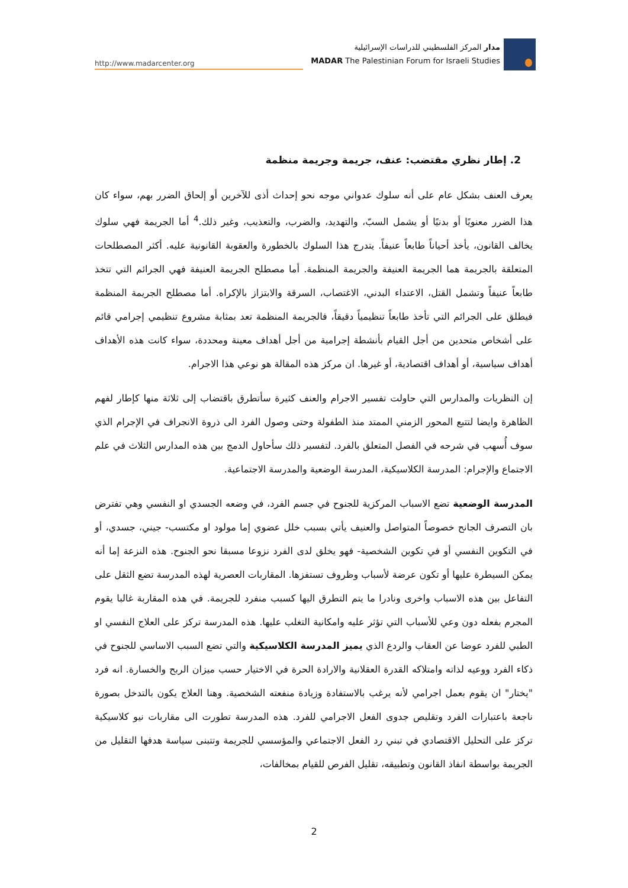http://www.madarcenter.org
مدار المركز الفلسطيني للدراسات الإسرائيلية
MADAR The Palestinian Forum for Israeli Studies
2. إطار نظري مقتضب: عنف، جريمة وجريمة منظمة
يعرف العنف بشكل عام على أنه سلوك عدواني موجه نحو إحداث أذى للآخرين أو إلحاق الضرر بهم، سواء كان هذا الضرر معنويًا أو بدنيًا أو يشمل السبّ، والتهديد، والضرب، والتعذيب، وغير ذلك.<sup>4</sup> أما الجريمة فهي سلوك يخالف القانون، يأخذ أحياناً طابعاً عنيفاً. يتدرج هذا السلوك بالخطورة والعقوبة القانونية عليه. أكثر المصطلحات المتعلقة بالجريمة هما الجريمة العنيفة والجريمة المنظمة. أما مصطلح الجريمة العنيفة فهي الجرائم التي تتخذ طابعاً عنيفاً وتشمل القتل، الاعتداء البدني، الاغتصاب، السرقة والابتزاز بالإكراه. أما مصطلح الجريمة المنظمة فيطلق على الجرائم التي تأخذ طابعاً تنظيمياً دقيقاً، فالجريمة المنظمة تعد بمثابة مشروع تنظيمي إجرامي قائم على أشخاص متحدين من أجل القيام بأنشطة إجرامية من أجل أهداف معينة ومحددة، سواء كانت هذه الأهداف أهداف سياسية، أو أهداف اقتصادية، أو غيرها. ان مركز هذه المقالة هو نوعي هذا الاجرام.
إن النظريات والمدارس التي حاولت تفسير الاجرام والعنف كثيرة سأتطرق باقتضاب إلى ثلاثة منها كإطار لفهم الظاهرة وايضا لتتبع المحور الزمني الممتد منذ الطفولة وحتى وصول الفرد الى ذروة الانجراف في الإجرام الذي سوف أُسهب في شرحه في الفصل المتعلق بالفرد. لتفسير ذلك سأحاول الدمج بين هذه المدارس الثلاث في علم الاجتماع والإجرام: المدرسة الكلاسيكية، المدرسة الوضعية والمدرسة الاجتماعية.
المدرسة الوضعية تضع الاسباب المركزية للجنوح في جسم الفرد، في وضعه الجسدي او النفسي وهي تفترض بان التصرف الجانح خصوصاً المتواصل والعنيف يأتي بسبب خلل عضوي إما مولود او مكتسب- جيني، جسدي، أو في التكوين النفسي أو في تكوين الشخصية- فهو يخلق لدى الفرد نزوعا مسبقا نحو الجنوح. هذه النزعة إما أنه يمكن السيطرة عليها أو تكون عرضة لأسباب وظروف تستفزها. المقاربات العصرية لهذه المدرسة تضع الثقل على التفاعل بين هذه الاسباب واخرى ونادرا ما يتم التطرق اليها كسبب منفرد للجريمة. في هذه المقاربة غالبا يقوم المجرم بفعله دون وعي للأسباب التي تؤثر عليه وامكانية التغلب عليها. هذه المدرسة تركز على العلاج النفسي او الطبي للفرد عوضا عن العقاب والردع الذي يميز المدرسة الكلاسيكية والتي تضع السبب الاساسي للجنوح في ذكاء الفرد ووعيه لذاته وامتلاكه القدرة العقلانية والارادة الحرة في الاختيار حسب ميزان الربح والخسارة. انه فرد "يختار" ان يقوم بعمل اجرامي لأنه يرغب بالاستفادة وزيادة منفعته الشخصية. وهنا العلاج يكون بالتدخل بصورة ناجعة باعتبارات الفرد وتقليص جدوى الفعل الاجرامي للفرد. هذه المدرسة تطورت الى مقاربات نيو كلاسيكية تركز على التحليل الاقتصادي في تبني رد الفعل الاجتماعي والمؤسسي للجريمة وتتبنى سياسة هدفها التقليل من الجريمة بواسطة انفاذ القانون وتطبيقه، تقليل الفرص للقيام بمخالفات،
2